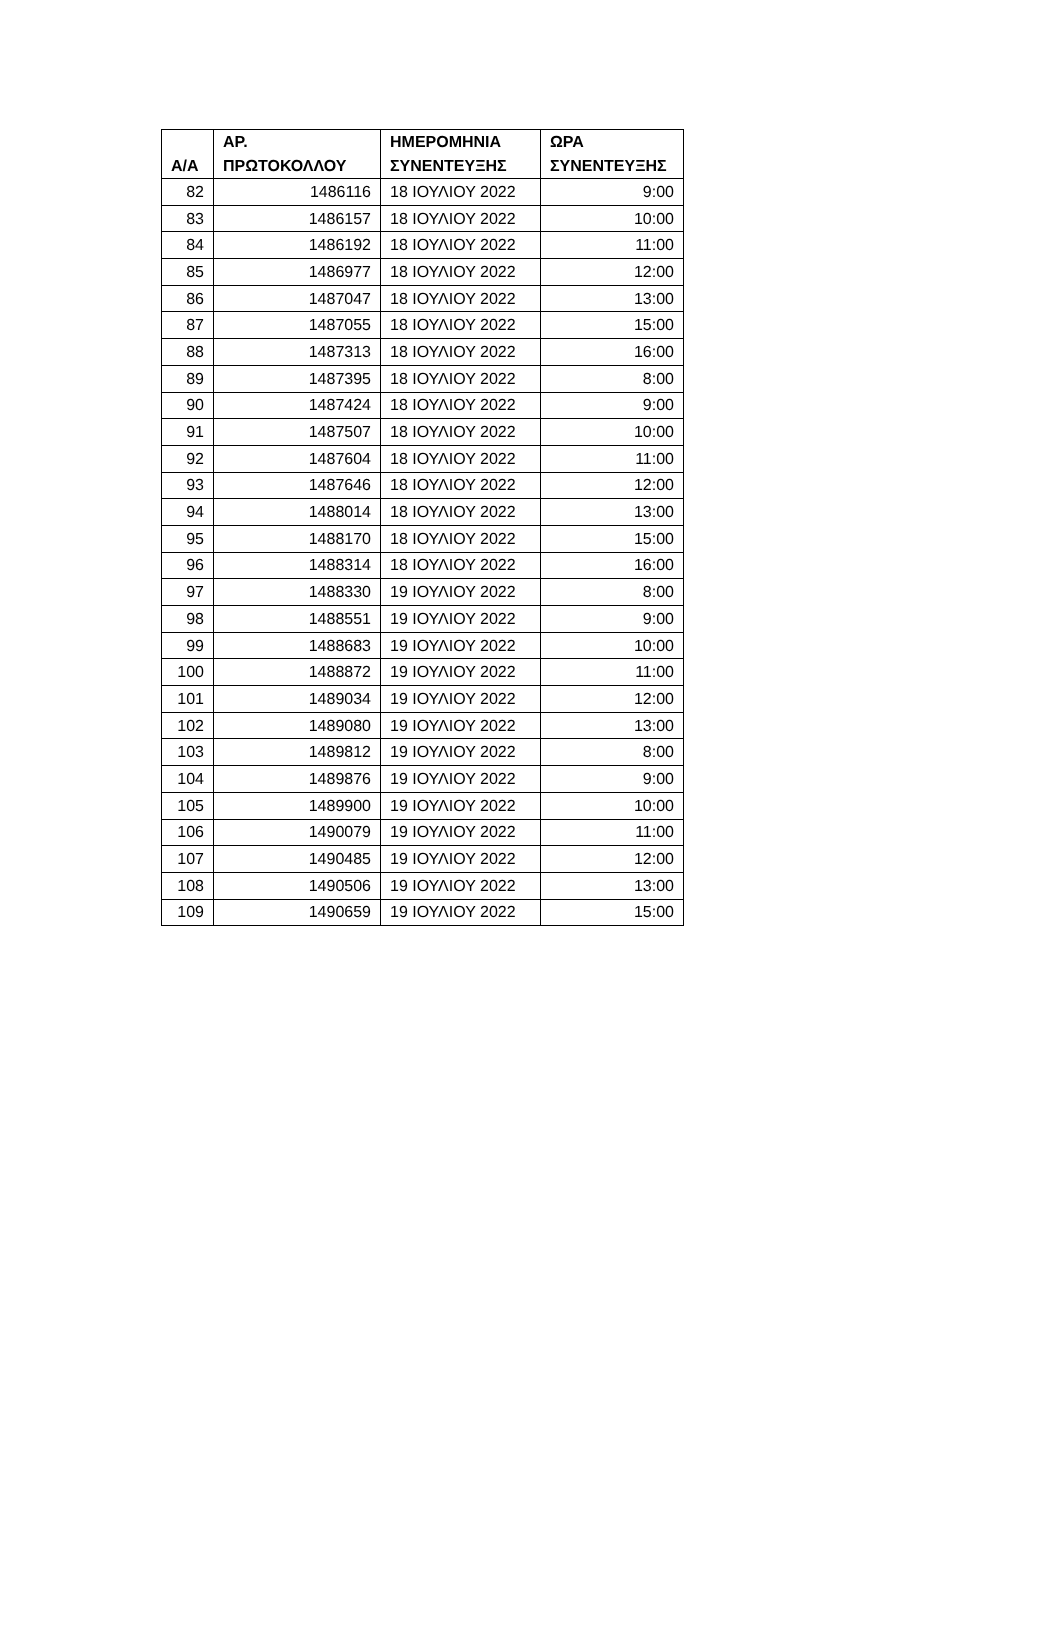| Α/Α | ΑΡ. ΠΡΩΤΟΚΟΛΛΟΥ | ΗΜΕΡΟΜΗΝΙΑ ΣΥΝΕΝΤΕΥΞΗΣ | ΩΡΑ ΣΥΝΕΝΤΕΥΞΗΣ |
| --- | --- | --- | --- |
| 82 | 1486116 | 18 ΙΟΥΛΙΟΥ 2022 | 9:00 |
| 83 | 1486157 | 18 ΙΟΥΛΙΟΥ 2022 | 10:00 |
| 84 | 1486192 | 18 ΙΟΥΛΙΟΥ 2022 | 11:00 |
| 85 | 1486977 | 18 ΙΟΥΛΙΟΥ 2022 | 12:00 |
| 86 | 1487047 | 18 ΙΟΥΛΙΟΥ 2022 | 13:00 |
| 87 | 1487055 | 18 ΙΟΥΛΙΟΥ 2022 | 15:00 |
| 88 | 1487313 | 18 ΙΟΥΛΙΟΥ 2022 | 16:00 |
| 89 | 1487395 | 18 ΙΟΥΛΙΟΥ 2022 | 8:00 |
| 90 | 1487424 | 18 ΙΟΥΛΙΟΥ 2022 | 9:00 |
| 91 | 1487507 | 18 ΙΟΥΛΙΟΥ 2022 | 10:00 |
| 92 | 1487604 | 18 ΙΟΥΛΙΟΥ 2022 | 11:00 |
| 93 | 1487646 | 18 ΙΟΥΛΙΟΥ 2022 | 12:00 |
| 94 | 1488014 | 18 ΙΟΥΛΙΟΥ 2022 | 13:00 |
| 95 | 1488170 | 18 ΙΟΥΛΙΟΥ 2022 | 15:00 |
| 96 | 1488314 | 18 ΙΟΥΛΙΟΥ 2022 | 16:00 |
| 97 | 1488330 | 19 ΙΟΥΛΙΟΥ 2022 | 8:00 |
| 98 | 1488551 | 19 ΙΟΥΛΙΟΥ 2022 | 9:00 |
| 99 | 1488683 | 19 ΙΟΥΛΙΟΥ 2022 | 10:00 |
| 100 | 1488872 | 19 ΙΟΥΛΙΟΥ 2022 | 11:00 |
| 101 | 1489034 | 19 ΙΟΥΛΙΟΥ 2022 | 12:00 |
| 102 | 1489080 | 19 ΙΟΥΛΙΟΥ 2022 | 13:00 |
| 103 | 1489812 | 19 ΙΟΥΛΙΟΥ 2022 | 8:00 |
| 104 | 1489876 | 19 ΙΟΥΛΙΟΥ 2022 | 9:00 |
| 105 | 1489900 | 19 ΙΟΥΛΙΟΥ 2022 | 10:00 |
| 106 | 1490079 | 19 ΙΟΥΛΙΟΥ 2022 | 11:00 |
| 107 | 1490485 | 19 ΙΟΥΛΙΟΥ 2022 | 12:00 |
| 108 | 1490506 | 19 ΙΟΥΛΙΟΥ 2022 | 13:00 |
| 109 | 1490659 | 19 ΙΟΥΛΙΟΥ 2022 | 15:00 |